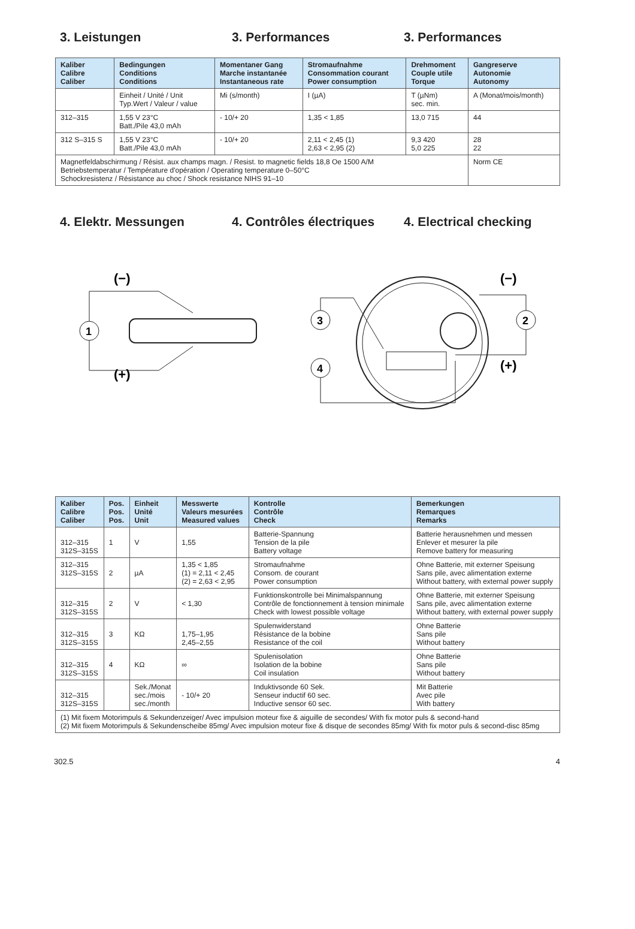3. Leistungen 3. Performances 3. Performances
| Kaliber Calibre Caliber | Bedingungen Conditions Conditions | Momentaner Gang Marche instantanée Instantaneous rate | Stromaufnahme Consommation courant Power consumption | Drehmoment Couple utile Torque | Gangreserve Autonomie Autonomy |
| --- | --- | --- | --- | --- | --- |
| | Einheit / Unité / Unit Typ.Wert / Valeur / value | Mi (s/month) | I (µA) | T (µNm) sec. min. | A (Monat/mois/month) |
| 312–315 | 1,55 V 23°C Batt./Pile 43,0 mAh | - 10/+ 20 | 1,35 < 1,85 | 13,0 715 | 44 |
| 312 S–315 S | 1,55 V 23°C Batt./Pile 43,0 mAh | - 10/+ 20 | 2,11 < 2,45 (1) 2,63 < 2,95 (2) | 9,3 420 5,0 225 | 28 22 |
| Magnetfeldabschirmung / Résist. aux champs magn. / Resist. to magnetic fields 18,8 Oe 1500 A/M Betriebstemperatur / Température d'opération / Operating temperature 0–50°C Schockresistenz / Résistance au choc / Shock resistance NIHS 91–10 | | | | | Norm CE |
4. Elektr. Messungen 4. Contrôles électriques
4. Electrical checking
(−)
(+)
1
(−)
(+)
3
4
2
| Kaliber Calibre Caliber | Pos. Pos. Pos. | Einheit Unité Unit | Messwerte Valeurs mesurées Measured values | Kontrolle Contrôle Check | Bemerkungen Remarques Remarks |
| --- | --- | --- | --- | --- | --- |
| 312–315 312S–315S | 1 | V | 1,55 | Batterie-Spannung Tension de la pile Battery voltage | Batterie herausnehmen und messen Enlever et mesurer la pile Remove battery for measuring |
| 312–315 312S–315S | 2 | µA | 1,35 < 1,85 (1) = 2,11 < 2,45 (2) = 2,63 < 2,95 | Stromaufnahme Consom. de courant Power consumption | Ohne Batterie, mit externer Speisung Sans pile, avec alimentation externe Without battery, with external power supply |
| 312–315 312S–315S | 2 | V | < 1,30 | Funktionskontrolle bei Minimalspannung Contrôle de fonctionnement à tension minimale Check with lowest possible voltage | Ohne Batterie, mit externer Speisung Sans pile, avec alimentation externe Without battery, with external power supply |
| 312–315 312S–315S | 3 | KΩ | 1,75–1,95 2,45–2,55 | Spulenwiderstand Résistance de la bobine Resistance of the coil | Ohne Batterie Sans pile Without battery |
| 312–315 312S–315S | 4 | KΩ | ∞ | Spulenisolation Isolation de la bobine Coil insulation | Ohne Batterie Sans pile Without battery |
| 312–315 312S–315S | | Sek./Monat sec./mois sec./month | - 10/+ 20 | Induktivsonde 60 Sek. Senseur inductif 60 sec. Inductive sensor 60 sec. | Mit Batterie Avec pile With battery |
| (1) Mit fixem Motorimpuls & Sekundenzeiger/ Avec impulsion moteur fixe & aiguille de secondes/ With fix motor puls & second-hand (2) Mit fixem Motorimpuls & Sekundenscheibe 85mg/ Avec impulsion moteur fixe & disque de secondes 85mg/ With fix motor puls & second-disc 85mg | | | | | |
302.5 4